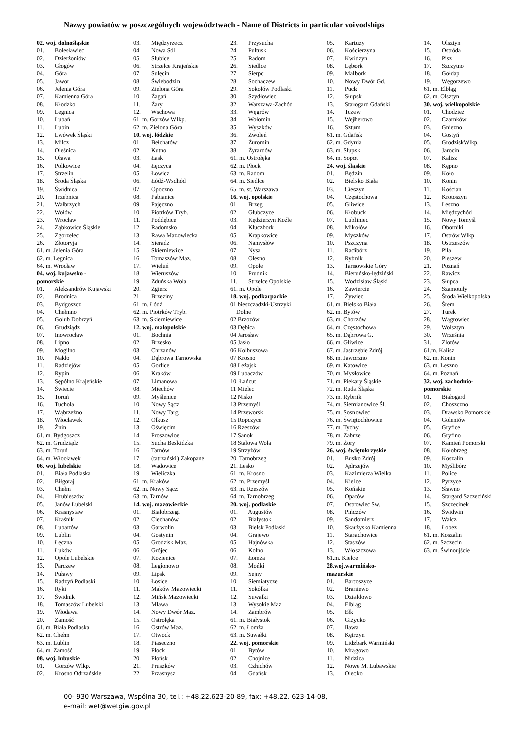Nazwy powiatów w poszczególnych województwach - Name of Districts in particular voivodships
02. woj. dolnośląskie
01. Bolesławiec
02. Dzierżoniów
03. Głogów
04. Góra
05. Jawor
06. Jelenia Góra
07. Kamienna Góra
08. Kłodzko
09. Legnica
10. Lubań
11. Lubin
12. Lwówek Śląski
13. Milcz
14. Oleśnica
15. Oława
16. Polkowice
17. Strzelin
18. Środa Śląska
19. Świdnica
20. Trzebnica
21. Wałbrzych
22. Wołów
23. Wrocław
24. Ząbkowice Śląskie
25. Zgorzelec
26. Złotoryja
61. m. Jelenia Góra
62. m. Legnica
64. m. Wrocław
04. woj. kujawsko -
pomorskie
01. Aleksandrów Kujawski
02. Brodnica
03. Bydgoszcz
04. Chełmno
05. Golub Dobrzyń
06. Grudziądz
07. Inowrocław
08. Lipno
09. Mogilno
10. Nakło
11. Radziejów
12. Rypin
13. Sępólno Krajeńskie
14. Świecie
15. Toruń
16. Tuchola
17. Wąbrzeźno
18. Włocławek
19. Żnin
61. m. Bydgoszcz
62. m. Grudziądz
63. m. Toruń
64. m. Włocławek
06. woj. lubelskie
01. Biała Podlaska
02. Biłgoraj
03. Chełm
04. Hrubieszów
05. Janów Lubelski
06. Krasnystaw
07. Kraśnik
08. Lubartów
09. Lublin
10. Łęczna
11. Łuków
12. Opole Lubelskie
13. Parczew
14. Puławy
15. Radzyń Podlaski
16. Ryki
17. Świdnik
18. Tomaszów Lubelski
19. Włodawa
20. Zamość
61. m. Biała Podlaska
62. m. Chełm
63. m. Lublin
64. m. Zamość
08. woj. lubuskie
01. Gorzów Wlkp.
02. Krosno Odrzańskie
03. Międzyrzecz
04. Nowa Sól
05. Słubice
06. Strzelce Krajeńskie
07. Sulęcin
08. Świebodzin
09. Zielona Góra
10. Żagań
11. Żary
12. Wschowa
61. m. Gorzów Wlkp.
62. m. Zielona Góra
10. woj. łódzkie
01. Bełchatów
02. Kutno
03. Łask
04. Łęczyca
05. Łowicz
06. Łódź-Wschód
07. Opoczno
08. Pabianice
09. Pajęczno
10. Piotrków Tryb.
11. Poddębice
12. Radomsko
13. Rawa Mazowiecka
14. Sieradz
15. Skierniewice
16. Tomaszów Maz.
17. Wieluń
18. Wieruszów
19. Zduńska Wola
20. Zgierz
21. Brzeziny
61. m. Łódź
62. m. Piotrków Tryb.
63. m. Skierniewice
12. woj. małopolskie
01. Bochnia
02. Brzesko
03. Chrzanów
04. Dąbrowa Tarnowska
05. Gorlice
06. Kraków
07. Limanowa
08. Miechów
09. Myślenice
10. Nowy Sącz
11. Nowy Targ
12. Olkusz
13. Oświęcim
14. Proszowice
15. Sucha Beskidzka
16. Tarnów
17. (tatrzański) Zakopane
18. Wadowice
19. Wieliczka
61. m. Kraków
62. m. Nowy Sącz
63. m. Tarnów
14. woj. mazowieckie
01. Białobrzegi
02. Ciechanów
03. Garwolin
04. Gostynin
05. Grodzisk Maz.
06. Grójec
07. Kozienice
08. Legionowo
09. Lipsk
10. Łosice
11. Maków Mazowiecki
12. Mińsk Mazowiecki
13. Mława
14. Nowy Dwór Maz.
15. Ostrołęka
16. Ostrów Maz.
17. Otwock
18. Piaseczno
19. Płock
20. Płońsk
21. Pruszków
22. Przasnysz
23. Przysucha
24. Pułtusk
25. Radom
26. Siedlce
27. Sierpc
28. Sochaczew
29. Sokołów Podlaski
30. Szydłowiec
32. Warszawa-Zachód
33. Węgrów
34. Wołomin
35. Wyszków
36. Zwoleń
37. Żuromin
38. Żyrardów
61. m. Ostrołęka
62. m. Płock
63. m. Radom
64. m. Siedlce
65. m. st. Warszawa
16. woj. opolskie
01. Brzeg
02. Głubczyce
03. Kędzierzyn Koźle
04. Kluczbork
05. Krapkowice
06. Namysłów
07. Nysa
08. Olesno
09. Opole
10. Prudnik
11. Strzelce Opolskie
61. m. Opole
18. woj. podkarpackie
01 bieszczadzki-Ustrzyki
Dolne
02 Brzozów
03 Dębica
04 Jarosław
05 Jasło
06 Kolbuszowa
07 Krosno
08 Leżajsk
09 Lubaczów
10. Łańcut
11 Mielec
12 Nisko
13 Przemyśl
14 Przeworsk
15 Ropczyce
16 Rzeszów
17 Sanok
18 Stalowa Wola
19 Strzyżów
20. Tarnobrzeg
21. Lesko
61. m. Krosno
62. m. Przemyśl
63. m. Rzeszów
64. m. Tarnobrzeg
20. woj. podlaskie
01. Augustów
02. Białystok
03. Bielsk Podlaski
04. Grajewo
05. Hajnówka
06. Kolno
07. Łomża
08. Mońki
09. Sejny
10. Siemiatycze
11. Sokółka
12. Suwałki
13. Wysokie Maz.
14. Zambrów
61. m. Białystok
62. m. Łomża
63. m. Suwałki
22. woj. pomorskie
01. Bytów
02. Chojnice
03. Człuchów
04. Gdańsk
05. Kartuzy
06. Kościerzyna
07. Kwidzyn
08. Lębork
09. Malbork
10. Nowy Dwór Gd.
11. Puck
12. Słupsk
13. Starogard Gdański
14. Tczew
15. Wejherowo
16. Sztum
61. m. Gdańsk
62. m. Gdynia
63. m. Słupsk
64. m. Sopot
24. woj. śląskie
01. Będzin
02. Bielsko Biała
03. Cieszyn
04. Częstochowa
05. Gliwice
06. Kłobuck
07. Lubliniec
08. Mikołów
09. Myszków
10. Pszczyna
11. Racibórz
12. Rybnik
13. Tarnowskie Góry
14. Bieruńsko-lędziński
15. Wodzisław Śląski
16. Zawiercie
17. Żywiec
61. m. Bielsko Biała
62. m. Bytów
63. m. Chorzów
64. m. Częstochowa
65. m. Dąbrowa G.
66. m. Gliwice
67. m. Jastrzębie Zdrój
68. m. Jaworzno
69. m. Katowice
70. m. Mysłowice
71. m. Piekary Śląskie
72. m. Ruda Śląska
73. m. Rybnik
74. m. Siemianowice Śl.
75. m. Sosnowiec
76. m. Świętochłowice
77. m. Tychy
78. m. Zabrze
79. m. Żory
26. woj. świętokrzyskie
01. Busko Zdrój
02. Jędrzejów
03. Kazimierza Wielka
04. Kielce
05. Końskie
06. Opatów
07. Ostrowiec Sw.
08. Pińczów
09. Sandomierz
10. Skarżysko Kamienna
11. Starachowice
12. Staszów
13. Włoszczowa
61.m. Kielce
28.woj.warmińsko-
mazurskie
01. Bartoszyce
02. Braniewo
03. Działdowo
04. Elbląg
05. Ełk
06. Giżycko
07. Iława
08. Kętrzyn
09. Lidzbark Warmiński
10. Mrągowo
11. Nidzica
12. Nowe M. Lubawskie
13. Olecko
14. Olsztyn
15. Ostróda
16. Pisz
17. Szczytno
18. Gołdap
19. Węgorzewo
61. m. Elbląg
62. m. Olsztyn
30. woj. wielkopolskie
01. Chodzież
02. Czarnków
03. Gniezno
04. Gostyń
05. GrodziskWlkp.
06. Jarocin
07. Kalisz
08. Kępno
09. Koło
10. Konin
11. Kościan
12. Krotoszyn
13. Leszno
14. Międzychód
15. Nowy Tomyśl
16. Oborniki
17. Ostrów Wlkp
18. Ostrzeszów
19. Piła
20. Pleszew
21. Poznań
22. Rawicz
23. Słupca
24. Szamotuły
25. Środa Wielkopolska
26. Śrem
27. Turek
28. Wągrowiec
29. Wolsztyn
30. Września
31. Zlotów
61.m. Kalisz
62. m. Konin
63. m. Leszno
64. m. Poznań
32. woj. zachodnio-
pomorskie
01. Białogard
02. Choszczno
03. Drawsko Pomorskie
04. Goleniów
05. Gryfice
06. Gryfino
07. Kamień Pomorski
08. Kołobrzeg
09. Koszalin
10. Myślibórz
11. Police
12. Pyrzyce
13. Sławno
14. Stargard Szczeciński
15. Szczecinek
16. Świdwin
17. Wałcz
18. Łobez
61. m. Koszalin
62. m. Szczecin
63. m. Świnoujście
00- 930 Warszawa, Wspólna 30, tel.: +48.22.623-20-89, fax: +48.22. 623-14-08,
e-mail: wet@wetgiw.gov.pl